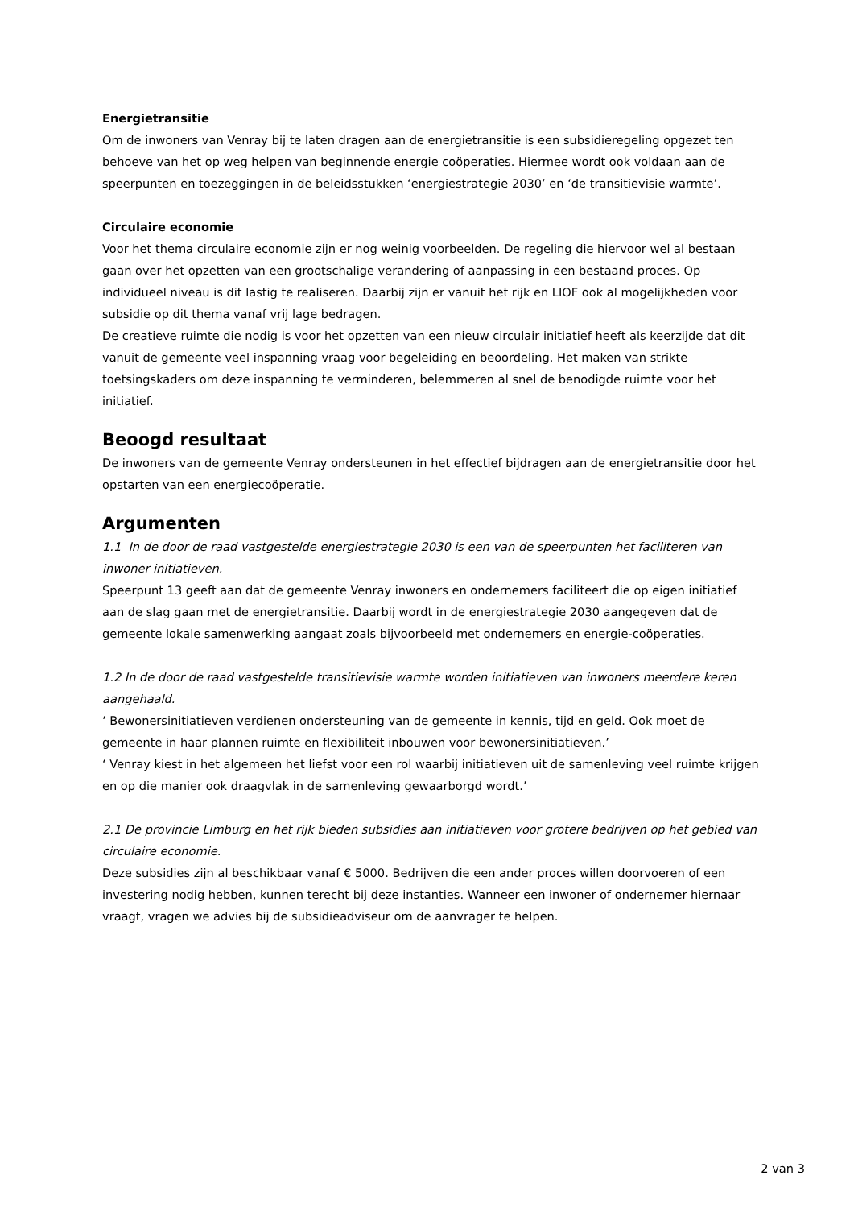Energietransitie
Om de inwoners van Venray bij te laten dragen aan de energietransitie is een subsidieregeling opgezet ten behoeve van het op weg helpen van beginnende energie coöperaties. Hiermee wordt ook voldaan aan de speerpunten en toezeggingen in de beleidsstukken ‘energiestrategie 2030’ en ‘de transitievisie warmte’.
Circulaire economie
Voor het thema circulaire economie zijn er nog weinig voorbeelden. De regeling die hiervoor wel al bestaan gaan over het opzetten van een grootschalige verandering of aanpassing in een bestaand proces. Op individueel niveau is dit lastig te realiseren. Daarbij zijn er vanuit het rijk en LIOF ook al mogelijkheden voor subsidie op dit thema vanaf vrij lage bedragen.
De creatieve ruimte die nodig is voor het opzetten van een nieuw circulair initiatief heeft als keerzijde dat dit vanuit de gemeente veel inspanning vraag voor begeleiding en beoordeling. Het maken van strikte toetsingskaders om deze inspanning te verminderen, belemmeren al snel de benodigde ruimte voor het initiatief.
Beoogd resultaat
De inwoners van de gemeente Venray ondersteunen in het effectief bijdragen aan de energietransitie door het opstarten van een energiecoöperatie.
Argumenten
1.1 In de door de raad vastgestelde energiestrategie 2030 is een van de speerpunten het faciliteren van inwoner initiatieven.
Speerpunt 13 geeft aan dat de gemeente Venray inwoners en ondernemers faciliteert die op eigen initiatief aan de slag gaan met de energietransitie. Daarbij wordt in de energiestrategie 2030 aangegeven dat de gemeente lokale samenwerking aangaat zoals bijvoorbeeld met ondernemers en energie-coöperaties.
1.2 In de door de raad vastgestelde transitievisie warmte worden initiatieven van inwoners meerdere keren aangehaald.
‘ Bewonersinitiatieven verdienen ondersteuning van de gemeente in kennis, tijd en geld. Ook moet de gemeente in haar plannen ruimte en flexibiliteit inbouwen voor bewonersinitiatieven.’
‘ Venray kiest in het algemeen het liefst voor een rol waarbij initiatieven uit de samenleving veel ruimte krijgen en op die manier ook draagvlak in de samenleving gewaarborgd wordt.’
2.1 De provincie Limburg en het rijk bieden subsidies aan initiatieven voor grotere bedrijven op het gebied van circulaire economie.
Deze subsidies zijn al beschikbaar vanaf € 5000. Bedrijven die een ander proces willen doorvoeren of een investering nodig hebben, kunnen terecht bij deze instanties. Wanneer een inwoner of ondernemer hiernaar vraagt, vragen we advies bij de subsidieadviseur om de aanvrager te helpen.
2 van 3